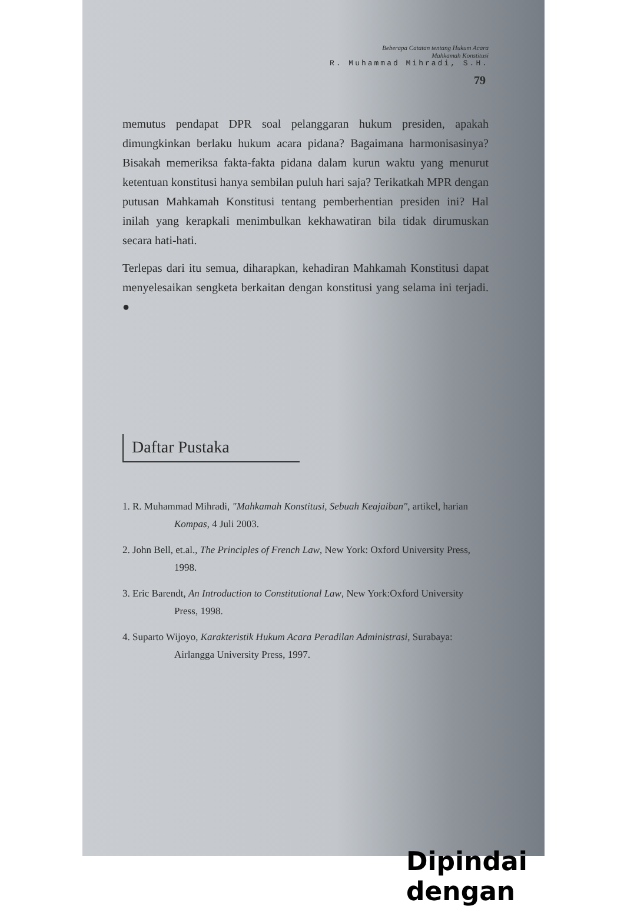Beberapa Catatan tentang Hukum Acara
Mahkamah Konstitusi
R. Muhammad Mihradi, S.H.
79
memutus pendapat DPR soal pelanggaran hukum presiden, apakah dimungkinkan berlaku hukum acara pidana? Bagaimana harmonisasinya? Bisakah memeriksa fakta-fakta pidana dalam kurun waktu yang menurut ketentuan konstitusi hanya sembilan puluh hari saja? Terikatkah MPR dengan putusan Mahkamah Konstitusi tentang pemberhentian presiden ini? Hal inilah yang kerapkali menimbulkan kekhawatiran bila tidak dirumuskan secara hati-hati.
Terlepas dari itu semua, diharapkan, kehadiran Mahkamah Konstitusi dapat menyelesaikan sengketa berkaitan dengan konstitusi yang selama ini terjadi. ●
Daftar Pustaka
1. R. Muhammad Mihradi, "Mahkamah Konstitusi, Sebuah Keajaiban", artikel, harian Kompas, 4 Juli 2003.
2. John Bell, et.al., The Principles of French Law, New York: Oxford University Press, 1998.
3. Eric Barendt, An Introduction to Constitutional Law, New York:Oxford University Press, 1998.
4. Suparto Wijoyo, Karakteristik Hukum Acara Peradilan Administrasi, Surabaya: Airlangga University Press, 1997.
Dipindai dengan